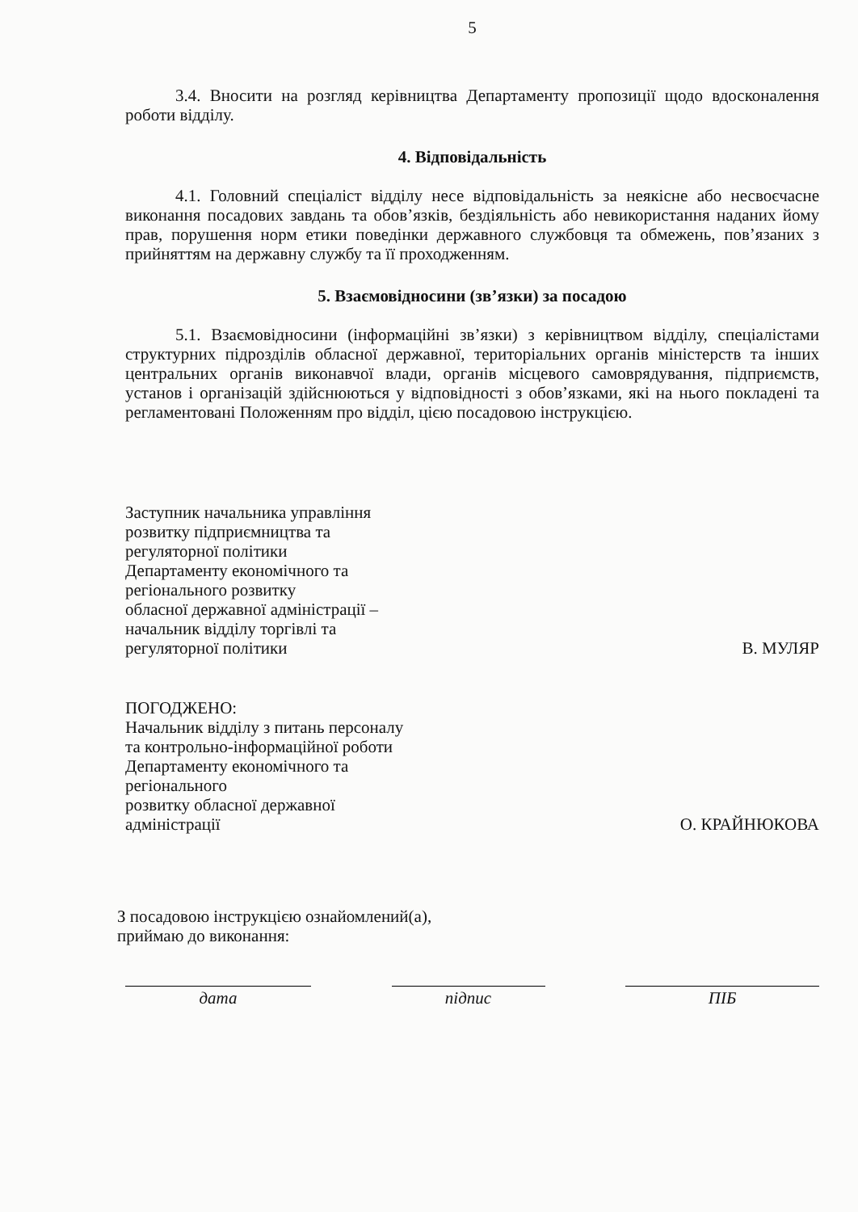5
3.4. Вносити на розгляд керівництва Департаменту пропозиції щодо вдосконалення роботи відділу.
4. Відповідальність
4.1. Головний спеціаліст відділу несе відповідальність за неякісне або несвоєчасне виконання посадових завдань та обов’язків, бездіяльність або невикористання наданих йому прав, порушення норм етики поведінки державного службовця та обмежень, пов’язаних з прийняттям на державну службу та її проходженням.
5. Взаємовідносини (зв’язки) за посадою
5.1. Взаємовідносини (інформаційні зв’язки) з керівництвом відділу, спеціалістами структурних підрозділів обласної державної, територіальних органів міністерств та інших центральних органів виконавчої влади, органів місцевого самоврядування, підприємств, установ і організацій здійснюються у відповідності з обов’язками, які на нього покладені та регламентовані Положенням про відділ, цією посадовою інструкцією.
Заступник начальника управління
розвитку підприємництва та
регуляторної політики
Департаменту економічного та
регіонального розвитку
обласної державної адміністрації –
начальник відділу торгівлі та
регуляторної політики
В. МУЛЯР
ПОГОДЖЕНО:
Начальник відділу з питань персоналу
та контрольно-інформаційної роботи
Департаменту економічного та
регіонального
розвитку обласної державної
адміністрації
О. КРАЙНЮКОВА
З посадовою інструкцією ознайомлений(а),
приймаю до виконання:
дата підпис ПІБ